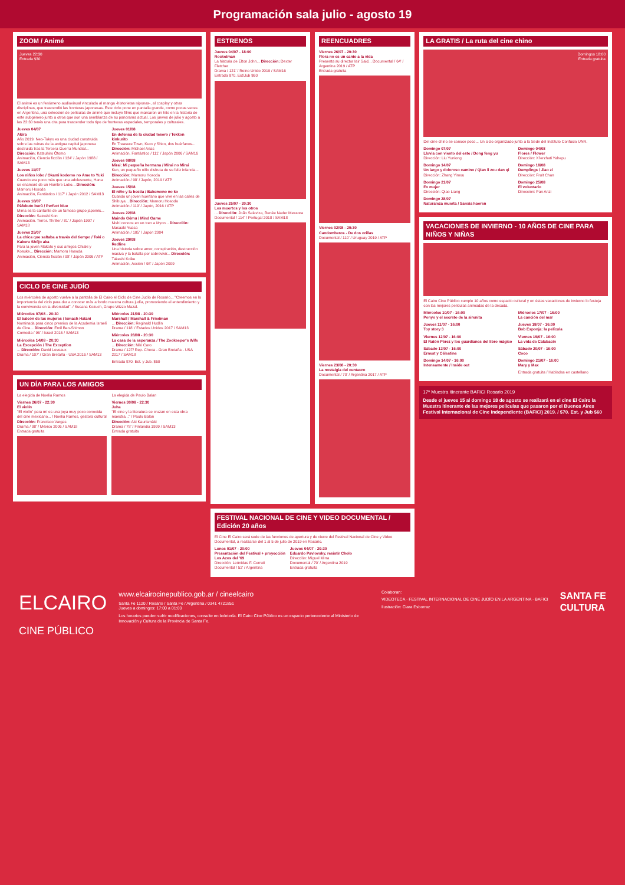Programación sala julio - agosto 19
ZOOM / Animé
Jueves 22:30
Entrada $30
El animé es un fenómeno audiovisual vinculado al manga -historietas niponas-, al cosplay y otras disciplinas, que trascendió las fronteras japonesas. Este ciclo pone en pantalla grande, como pocas veces en Argentina, una selección de películas de animé que incluye films que marcaron un hito en la historia de este subgénero junto a otros que son una semblanza de su panorama actual. Los jueves de julio y agosto a las 22:30 tenés una cita para trascender todo tipo de fronteras espaciales, temporales y culturales.
Jueves 04/07
Akira
Año 2019. Neo-Tokyo es una ciudad construida sobre las ruinas de la antigua capital japonesa destruida tras la Tercera Guerra Mundial... Dirección: Katsuhiro Ôtomo
Animación, Ciencia ficción / 124' / Japón 1988 / SAM13
Jueves 11/07
Los niños lobo / Okami kodomo no Ame to Yuki
Cuando era poco más que una adolescente, Hana se enamoró de un Hombre Lobo... Dirección: Mamoru Hosoda
Animación, Fantástico / 117' / Japón 2012 / SAM13
Jueves 18/07
Pâfekuto burû / Perfect blue
Mima es la cantante de un famoso grupo japonés... Dirección: Satoshi Kon
Animación. Terror. Thriller / 81' / Japón 1997 / SAM18
Jueves 25/07
La chica que saltaba a través del tiempo / Toki o Kakeru Shôjo aka
Para la joven Makoto y sus amigos Chiaki y Kosuke... Dirección: Mamoru Hosoda
Animación, Ciencia ficción / 98' / Japón 2006 / ATP
Jueves 01/08
En defensa de la ciudad tesoro / Tekkon kinkurito
En Treasure Town, Kuro y Shiro, dos huérfanos... Dirección: Michael Arias
Animación, Fantástico / 111' / Japón 2006 / SAM16
Jueves 08/08
Mirai: Mi pequeña hermana / Mirai no Mirai
Kun, un pequeño niño disfruta de su feliz infancia... Dirección: Mamoru Hosoda
Animación / 98' / Japón, 2019 / ATP
Jueves 15/08
El niño y la bestia / Bakemono no ko
Cuando un joven huérfano que vive en las calles de Shibuya... Dirección: Mamoru Hosoda
Animación / 119' / Japón, 2016 / ATP
Jueves 22/08
Maindo Gêmu / Mind Game
Nishi conoce en un tren a Myon... Dirección: Masaaki Yuasa
Animación / 105' / Japón 2004
Jueves 29/08
Redline
Una historia sobre amor, conspiración, destrucción masiva y la batalla por sobrevivir... Dirección: Takeshi Koike
Animación, Acción / 98' / Japón 2009
CICLO DE CINE JUDÍO
Los miércoles de agosto vuelve a la pantalla de El Cairo el Ciclo de Cine Judío de Rosario... "Creemos en la importancia del ciclo para dar a conocer más a fondo nuestra cultura judía, promoviendo el entendimiento y la convivencia en la diversidad". / Susana Kozuch, Grupo Wizzo Mazal.
Miércoles 07/08 - 20:30
El balcón de las mujeres / Ismach Hatani
Nominada para cinco premios de la Academia Israelí de Cine... Dirección: Emil Ben-Shimon
Comedia / 96' / Israel 2016 / SAM13
Miércoles 14/08 - 20:30
La Excepción / The Exception
... Dirección: David Leveaux
Drama / 107' / Gran Bretaña - USA 2016 / SAM13
Miércoles 21/08 - 20:30
Marshall / Marshall & Friedman
... Dirección: Reginald Hudlin
Drama / 118' / Estados Unidos 2017 / SAM13
Miércoles 28/08 - 20:30
La casa de la esperanza / The Zookeeper's Wife
... Dirección: Niki Caro
Drama / 127/ Rep. Checa - Gran Bretaña - USA 2017 / SAM18
Entrada $70. Est. y Jub. $60
UN DÍA PARA LOS AMIGOS
La elegida de Noelia Ramos
Viernes 26/07 - 22:30
El violín
"El violín" para mí es una joya muy poco conocida del cine mexicano... / Noelia Ramos, gestora cultural
Dirección: Francisco Vargas
Drama / 98' / México 2006 / SAM18
Entrada gratuita
La elegida de Paulo Balan
Viernes 30/08 - 22:30
Juha
"El cine y la literatura se cruzan en esta obra maestra..." / Paulo Balan
Dirección: Aki Kaurismäki
Drama / 78' / Finlandia 1999 / SAM13
Entrada gratuita
ESTRENOS
Jueves 04/07 - 18:00
Rocketman
La historia de Elton John... Dirección: Dexter Fletcher
Drama / 121' / Reino Unido 2019 / SAM16
Entrada $70. Est/Jub $60
Jueves 25/07 - 20:30
Los muertos y los otros
... Dirección: João Salaviza, Renée Nader Messora
Documental / 114' / Portugal 2018 / SAM18
REENCUADRES
Viernes 26/07 - 20:30
Flora no es un canto a la vida
Presenta su director Iair Said... Documental / 64' / Argentina 2019 / ATP
Entrada gratuita
Viernes 02/08 - 20:30
Candomberos - De dos orillas
Documental / 110' / Uruguay 2019 / ATP
Viernes 23/08 - 20:30
La nostalgia del centauro
Documental / 70' / Argentina 2017 / ATP
FESTIVAL NACIONAL DE CINE Y VIDEO DOCUMENTAL / Edición 20 años
El Cine El Cairo será sede de las funciones de apertura y de cierre del Festival Nacional de Cine y Video Documental, a realizarse del 1 al 5 de julio de 2019 en Rosario.
Lunes 01/07 - 20:00
Presentación del Festival + proyección
Los Azos del '69
Dirección: Leónidas F. Cerruti
Documental / 52' / Argentina
Jueves 04/07 - 20:30
Eduardo Pavlovsky, resistir Cholo
Dirección: Miguel Mirra
Documental / 70' / Argentina 2019
Entrada gratuita
LA GRATIS / La ruta del cine chino
Domingos 18:00
Entrada gratuita
Del cine chino se conoce poco... Un ciclo organizado junto a la Sede del Instituto Confucio UNR.
Domingo 07/07
Lluvia con viento del este / Dong feng yu
Dirección: Liu Yunlong
Domingo 14/07
Un largo y doloroso camino / Qian li zou dan qi
Dirección: Zhang Yimou
Domingo 21/07
Ex mujer
Dirección: Qiao Liang
Domingo 28/07
Naturaleza muerta / Sanxia haoren
Domingo 04/08
Flores / Flower
Dirección: Xi'erzhati Yahepu
Domingo 18/08
Dumplings / Jiao zi
Dirección: Fruit Chan
Domingo 25/08
El voluntario
Dirección: Pan Anzi
VACACIONES DE INVIERNO - 10 AÑOS DE CINE PARA NIÑOS Y NIÑAS
El Cairo Cine Público cumple 10 años como espacio cultural y en éstas vacaciones de invierno lo festeja con las mejores películas animadas de la década.
Miércoles 10/07 - 16:00
Ponyo y el secreto de la sirenita
Jueves 11/07 - 16:00
Toy story 3
Viernes 12/07 - 16:00
El Ratón Pérez y los guardianes del libro mágico
Sábado 13/07 - 16:00
Ernest y Célestine
Domingo 14/07 - 16:00
Intensamente / Inside out
Miércoles 17/07 - 16:00
La canción del mar
Jueves 18/07 - 16:00
Bob Esponja: la película
Viernes 19/07 - 16:00
La vida de Calabacín
Sábado 20/07 - 16:00
Coco
Domingo 21/07 - 16:00
Mary y Max
Entrada gratuita / Habladas en castellano
17º Muestra itinerante BAFICI Rosario 2019
Desde el jueves 15 al domingo 18 de agosto se realizará en el cine El Cairo la Muestra itinerante de las mejores películas que pasaron por el Buenos Aires Festival Internacional de Cine Independiente (BAFICI) 2019. / $70. Est. y Jub $60
ELCAIRO
CINE PÚBLICO
www.elcairocinepublico.gob.ar / cineelcairo
Santa Fe 1120 / Rosario / Santa Fe / Argentina / 0341 4721851
Jueves a domingos: 17:00 a 01:00
Los horarios pueden sufrir modificaciones, consulte en boletería. El Cairo Cine Público es un espacio perteneciente al Ministerio de Innovación y Cultura de la Provincia de Santa Fe.
Colaboran:
VIDEOTECA · FESTIVAL INTERNACIONAL DE CINE JUDÍO EN LA ARGENTINA · BAFICI
Ilustración: Clara Esborraz
SANTA FE
CULTURA